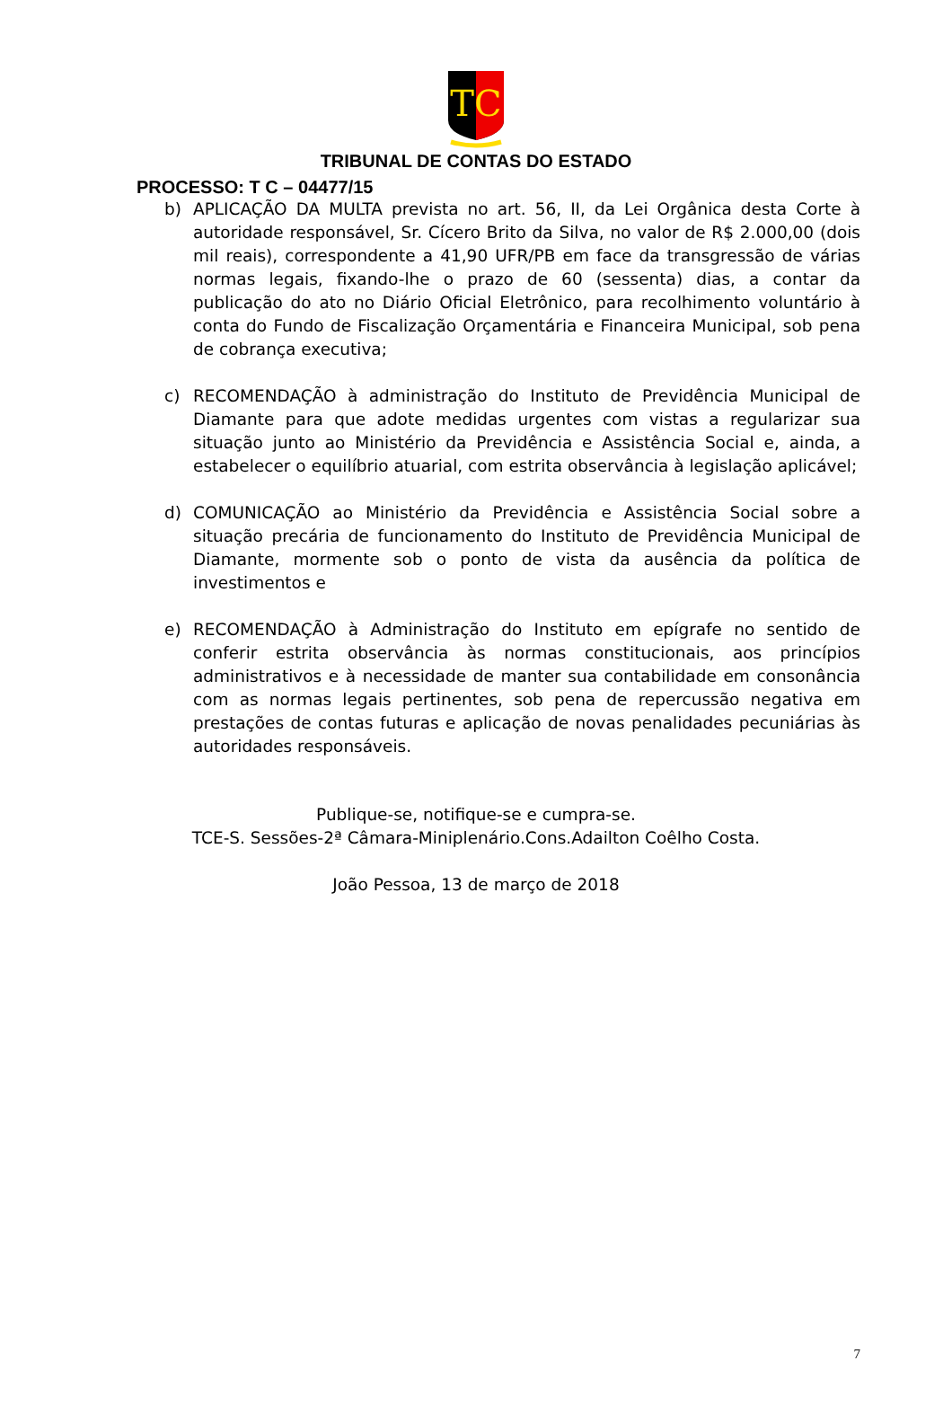TC
TRIBUNAL DE CONTAS DO ESTADO
PROCESSO: T C – 04477/15
b) APLICAÇÃO DA MULTA prevista no art. 56, II, da Lei Orgânica desta Corte à autoridade responsável, Sr. Cícero Brito da Silva, no valor de R$ 2.000,00 (dois mil reais), correspondente a 41,90 UFR/PB em face da transgressão de várias normas legais, fixando-lhe o prazo de 60 (sessenta) dias, a contar da publicação do ato no Diário Oficial Eletrônico, para recolhimento voluntário à conta do Fundo de Fiscalização Orçamentária e Financeira Municipal, sob pena de cobrança executiva;
c) RECOMENDAÇÃO à administração do Instituto de Previdência Municipal de Diamante para que adote medidas urgentes com vistas a regularizar sua situação junto ao Ministério da Previdência e Assistência Social e, ainda, a estabelecer o equilíbrio atuarial, com estrita observância à legislação aplicável;
d) COMUNICAÇÃO ao Ministério da Previdência e Assistência Social sobre a situação precária de funcionamento do Instituto de Previdência Municipal de Diamante, mormente sob o ponto de vista da ausência da política de investimentos e
e) RECOMENDAÇÃO à Administração do Instituto em epígrafe no sentido de conferir estrita observância às normas constitucionais, aos princípios administrativos e à necessidade de manter sua contabilidade em consonância com as normas legais pertinentes, sob pena de repercussão negativa em prestações de contas futuras e aplicação de novas penalidades pecuniárias às autoridades responsáveis.
Publique-se, notifique-se e cumpra-se.
TCE-S. Sessões-2ª Câmara-Miniplenário.Cons.Adailton Coêlho Costa.
João Pessoa, 13 de março de 2018
7